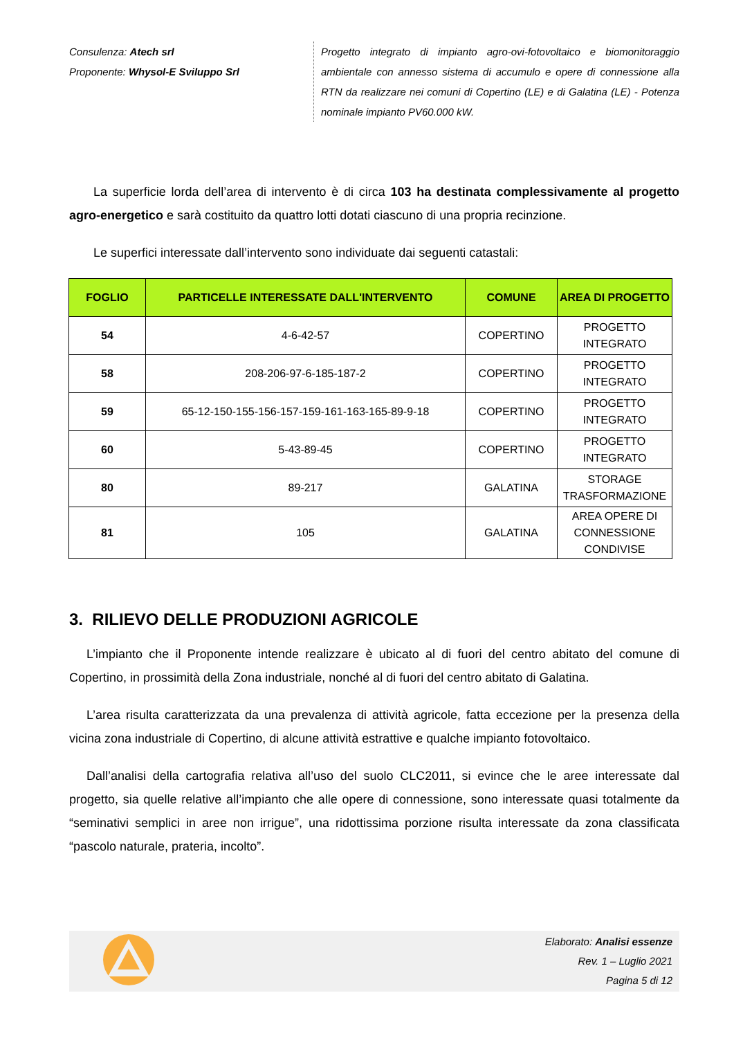Consulenza: Atech srl
Proponente: Whysol-E Sviluppo Srl
Progetto integrato di impianto agro-ovi-fotovoltaico e biomonitoraggio ambientale con annesso sistema di accumulo e opere di connessione alla RTN da realizzare nei comuni di Copertino (LE) e di Galatina (LE) - Potenza nominale impianto PV60.000 kW.
La superficie lorda dell’area di intervento è di circa 103 ha destinata complessivamente al progetto agro-energetico e sarà costituito da quattro lotti dotati ciascuno di una propria recinzione.
Le superfici interessate dall’intervento sono individuate dai seguenti catastali:
| FOGLIO | PARTICELLE INTERESSATE DALL'INTERVENTO | COMUNE | AREA DI PROGETTO |
| --- | --- | --- | --- |
| 54 | 4-6-42-57 | COPERTINO | PROGETTO INTEGRATO |
| 58 | 208-206-97-6-185-187-2 | COPERTINO | PROGETTO INTEGRATO |
| 59 | 65-12-150-155-156-157-159-161-163-165-89-9-18 | COPERTINO | PROGETTO INTEGRATO |
| 60 | 5-43-89-45 | COPERTINO | PROGETTO INTEGRATO |
| 80 | 89-217 | GALATINA | STORAGE TRASFORMAZIONE |
| 81 | 105 | GALATINA | AREA OPERE DI CONNESSIONE CONDIVISE |
3. RILIEVO DELLE PRODUZIONI AGRICOLE
L’impianto che il Proponente intende realizzare è ubicato al di fuori del centro abitato del comune di Copertino, in prossimità della Zona industriale, nonché al di fuori del centro abitato di Galatina.
L’area risulta caratterizzata da una prevalenza di attività agricole, fatta eccezione per la presenza della vicina zona industriale di Copertino, di alcune attività estrattive e qualche impianto fotovoltaico.
Dall’analisi della cartografia relativa all’uso del suolo CLC2011, si evince che le aree interessate dal progetto, sia quelle relative all’impianto che alle opere di connessione, sono interessate quasi totalmente da “seminativi semplici in aree non irrigue”, una ridottissima porzione risulta interessate da zona classificata “pascolo naturale, prateria, incolto”.
Elaborato: Analisi essenze
Rev. 1 – Luglio 2021
Pagina 5 di 12